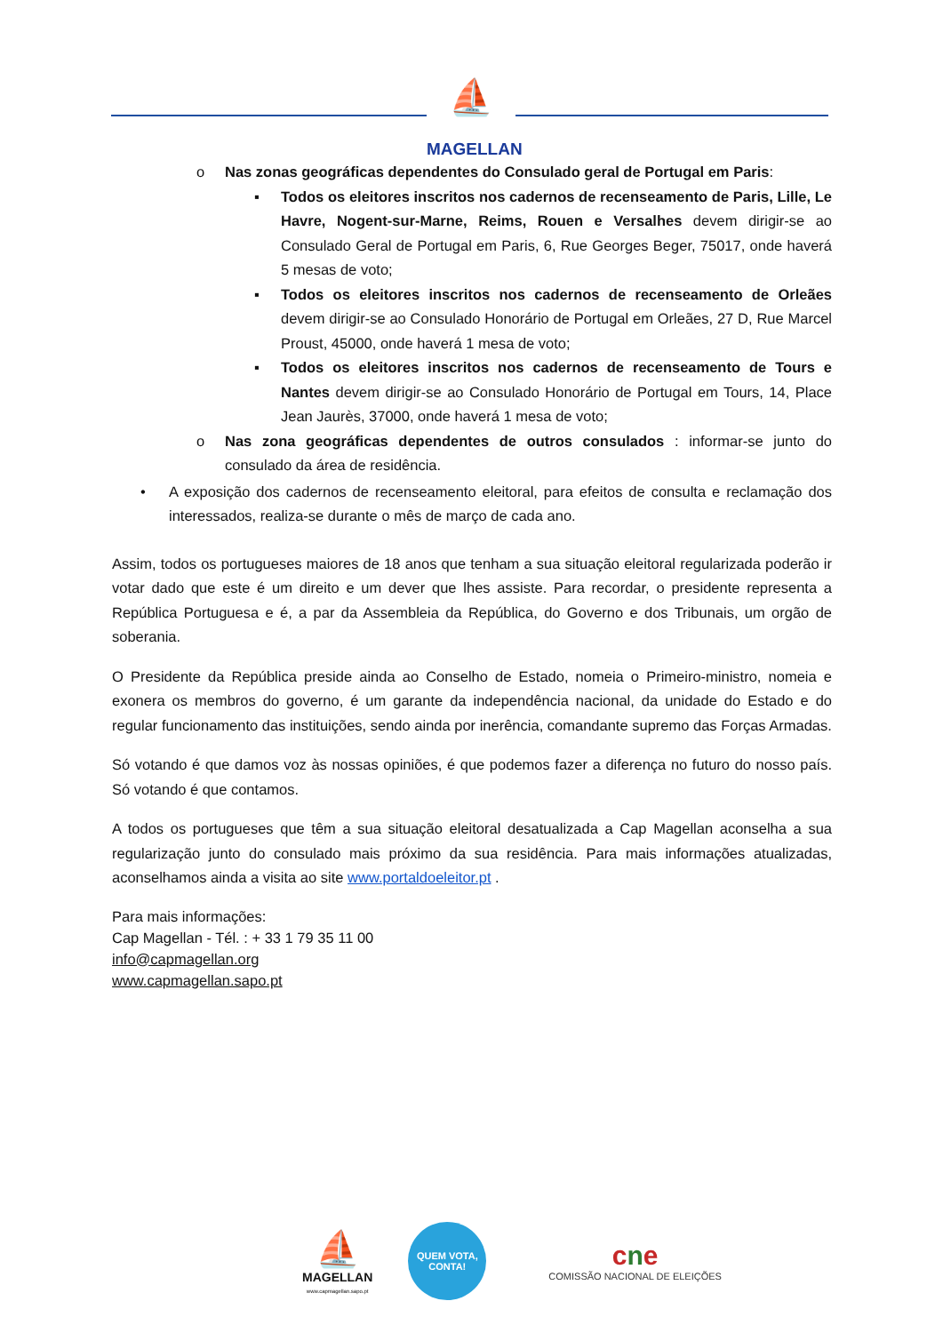⛵
MAGELLAN
o Nas zonas geográficas dependentes do Consulado geral de Portugal em Paris:
▪ Todos os eleitores inscritos nos cadernos de recenseamento de Paris, Lille, Le Havre, Nogent-sur-Marne, Reims, Rouen e Versalhes devem dirigir-se ao Consulado Geral de Portugal em Paris, 6, Rue Georges Beger, 75017, onde haverá 5 mesas de voto;
▪ Todos os eleitores inscritos nos cadernos de recenseamento de Orleães devem dirigir-se ao Consulado Honorário de Portugal em Orleães, 27 D, Rue Marcel Proust, 45000, onde haverá 1 mesa de voto;
▪ Todos os eleitores inscritos nos cadernos de recenseamento de Tours e Nantes devem dirigir-se ao Consulado Honorário de Portugal em Tours, 14, Place Jean Jaurès, 37000, onde haverá 1 mesa de voto;
o Nas zona geográficas dependentes de outros consulados : informar-se junto do consulado da área de residência.
• A exposição dos cadernos de recenseamento eleitoral, para efeitos de consulta e reclamação dos interessados, realiza-se durante o mês de março de cada ano.
Assim, todos os portugueses maiores de 18 anos que tenham a sua situação eleitoral regularizada poderão ir votar dado que este é um direito e um dever que lhes assiste. Para recordar, o presidente representa a República Portuguesa e é, a par da Assembleia da República, do Governo e dos Tribunais, um orgão de soberania.
O Presidente da República preside ainda ao Conselho de Estado, nomeia o Primeiro-ministro, nomeia e exonera os membros do governo, é um garante da independência nacional, da unidade do Estado e do regular funcionamento das instituições, sendo ainda por inerência, comandante supremo das Forças Armadas.
Só votando é que damos voz às nossas opiniões, é que podemos fazer a diferença no futuro do nosso país. Só votando é que contamos.
A todos os portugueses que têm a sua situação eleitoral desatualizada a Cap Magellan aconselha a sua regularização junto do consulado mais próximo da sua residência. Para mais informações atualizadas, aconselhamos ainda a visita ao site www.portaldoeleitor.pt .
Para mais informações:
Cap Magellan - Tél. : + 33 1 79 35 11 00
info@capmagellan.org
www.capmagellan.sapo.pt
⛵
MAGELLAN
www.capmagellan.sapo.pt
QUEM VOTA,
CONTA!
cne
COMISSÃO NACIONAL DE ELEIÇÕES